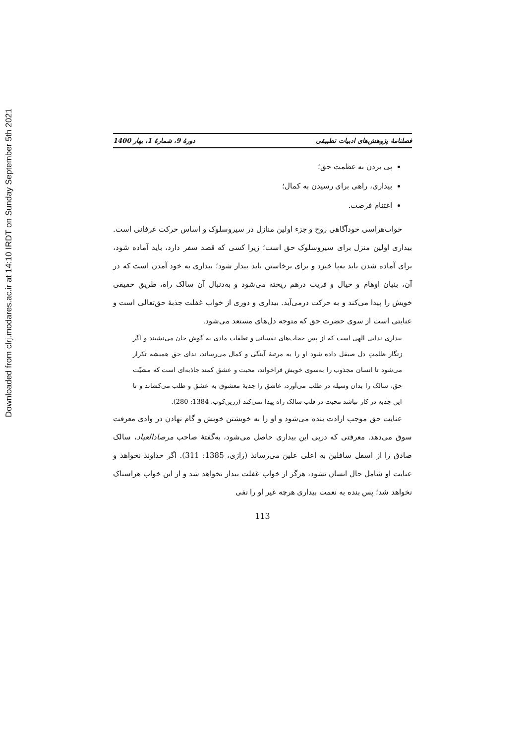Downloaded from clrj.modares.ac.ir at 14:10 IRDT on Sunday September 5th 2021
فصلنامهٔ پژوهش‌های ادبیات تطبیقی دورهٔ 9، شمارهٔ 1، بهار 1400
پی بردن به عظمت حق؛
بیداری، راهی برای رسیدن به کمال؛
اغتنام فرصت.
خواب‌هراسی خودآگاهی روح و جزء اولین منازل در سیروسلوک و اساس حرکت عرفانی است. بیداری اولین منزل برای سیروسلوک حق است؛ زیرا کسی که قصد سفر دارد، باید آماده شود، برای آماده شدن باید به‌پا خیزد و برای برخاستن باید بیدار شود؛ بیداری به خود آمدن است که در آن، بنیان اوهام و خیال و فریب درهم ریخته می‌شود و به‌دنبال آن سالک راه، طریق حقیقی خویش را پیدا می‌کند و به حرکت درمی‌آید. بیداری و دوری از خواب غفلت جذبهٔ حق‌تعالی است و عنایتی است از سوی حضرت حق که متوجه دل‌های مستعد می‌شود.
بیداری ندایی الهی است که از پس حجاب‌های نفسانی و تعلقات مادی به گوش جان می‌نشیند و اگر زنگار ظلمتِ دل صیقل داده شود او را به مرتبهٔ آینگی و کمال می‌رساند، ندای حق همیشه تکرار می‌شود تا انسان مجذوب را به‌سوی خویش فراخواند، محبت و عشق کمند جاذبه‌ای است که مشیّت حق، سالک را بدان وسیله در طلب می‌آورد، عاشق را جذبهٔ معشوق به عشق و طلب می‌کشاند و تا این جذبه در کار نباشد محبت در قلب سالک راه پیدا نمی‌کند (زرین‌کوب، 1384: 280).
عنایت حق موجب ارادت بنده می‌شود و او را به خویشتن خویش و گام نهادن در وادی معرفت سوق می‌دهد. معرفتی که درپی این بیداری حاصل می‌شود، به‌گفتهٔ صاحب مرصادالعباد، سالک صادق را از اسفل سافلین به اعلی علین می‌رساند (رازی، 1385: 311). اگر خداوند نخواهد و عنایت او شامل حال انسان نشود، هرگز از خواب غفلت بیدار نخواهد شد و از این خواب هراسناک نخواهد شد؛ پس بنده به نعمت بیداری هرچه غیر او را نفی
113